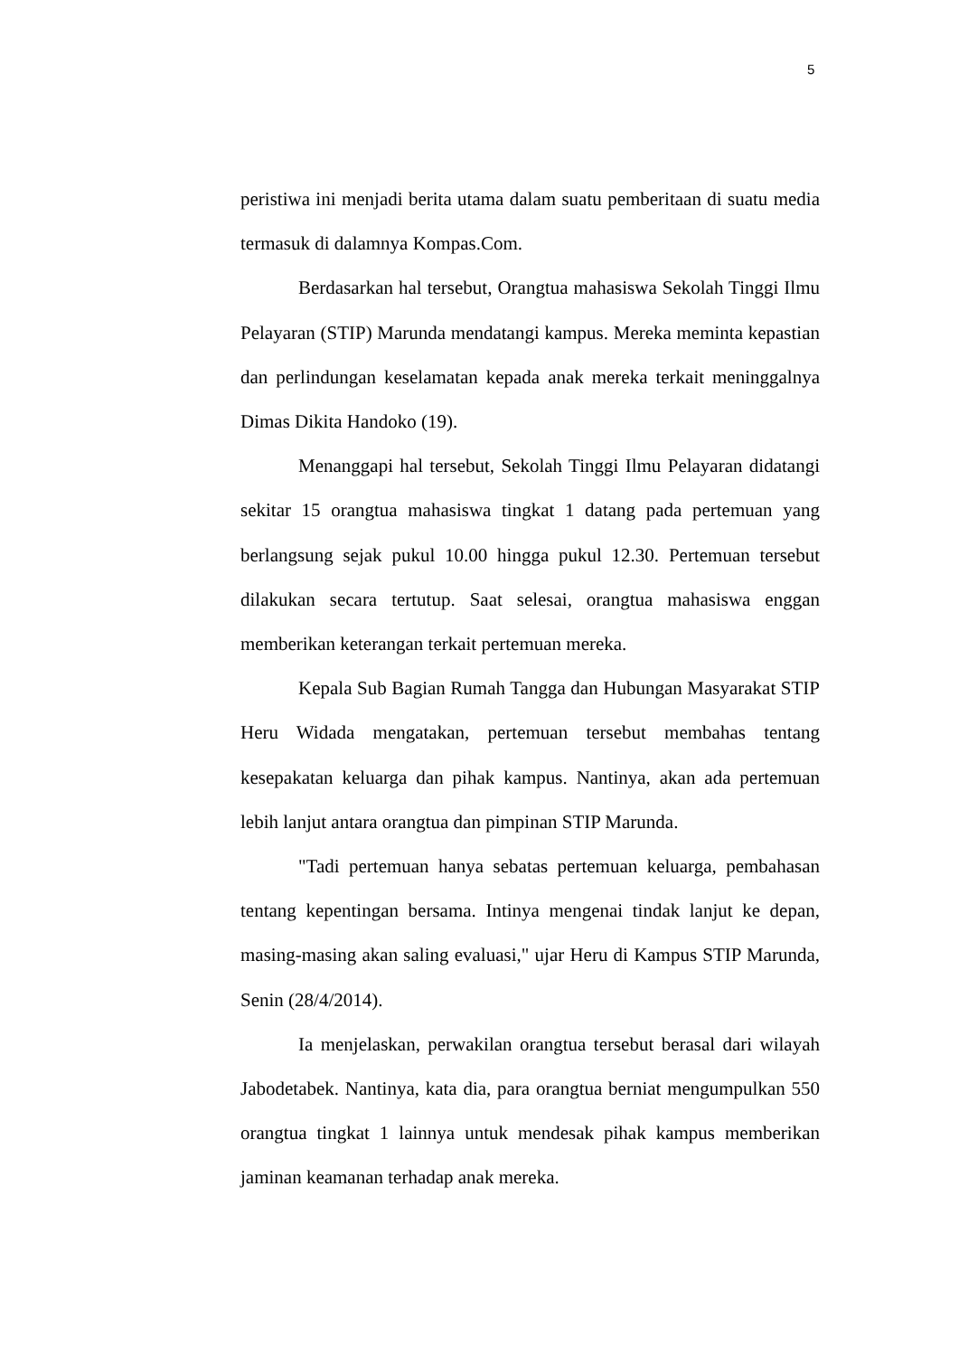5
peristiwa ini menjadi berita utama dalam suatu pemberitaan di suatu media termasuk di dalamnya Kompas.Com.
Berdasarkan hal tersebut, Orangtua mahasiswa Sekolah Tinggi Ilmu Pelayaran (STIP) Marunda mendatangi kampus. Mereka meminta kepastian dan perlindungan keselamatan kepada anak mereka terkait meninggalnya Dimas Dikita Handoko (19).
Menanggapi hal tersebut, Sekolah Tinggi Ilmu Pelayaran didatangi sekitar 15 orangtua mahasiswa tingkat 1 datang pada pertemuan yang berlangsung sejak pukul 10.00 hingga pukul 12.30. Pertemuan tersebut dilakukan secara tertutup. Saat selesai, orangtua mahasiswa enggan memberikan keterangan terkait pertemuan mereka.
Kepala Sub Bagian Rumah Tangga dan Hubungan Masyarakat STIP Heru Widada mengatakan, pertemuan tersebut membahas tentang kesepakatan keluarga dan pihak kampus. Nantinya, akan ada pertemuan lebih lanjut antara orangtua dan pimpinan STIP Marunda.
"Tadi pertemuan hanya sebatas pertemuan keluarga, pembahasan tentang kepentingan bersama. Intinya mengenai tindak lanjut ke depan, masing-masing akan saling evaluasi," ujar Heru di Kampus STIP Marunda, Senin (28/4/2014).
Ia menjelaskan, perwakilan orangtua tersebut berasal dari wilayah Jabodetabek. Nantinya, kata dia, para orangtua berniat mengumpulkan 550 orangtua tingkat 1 lainnya untuk mendesak pihak kampus memberikan jaminan keamanan terhadap anak mereka.